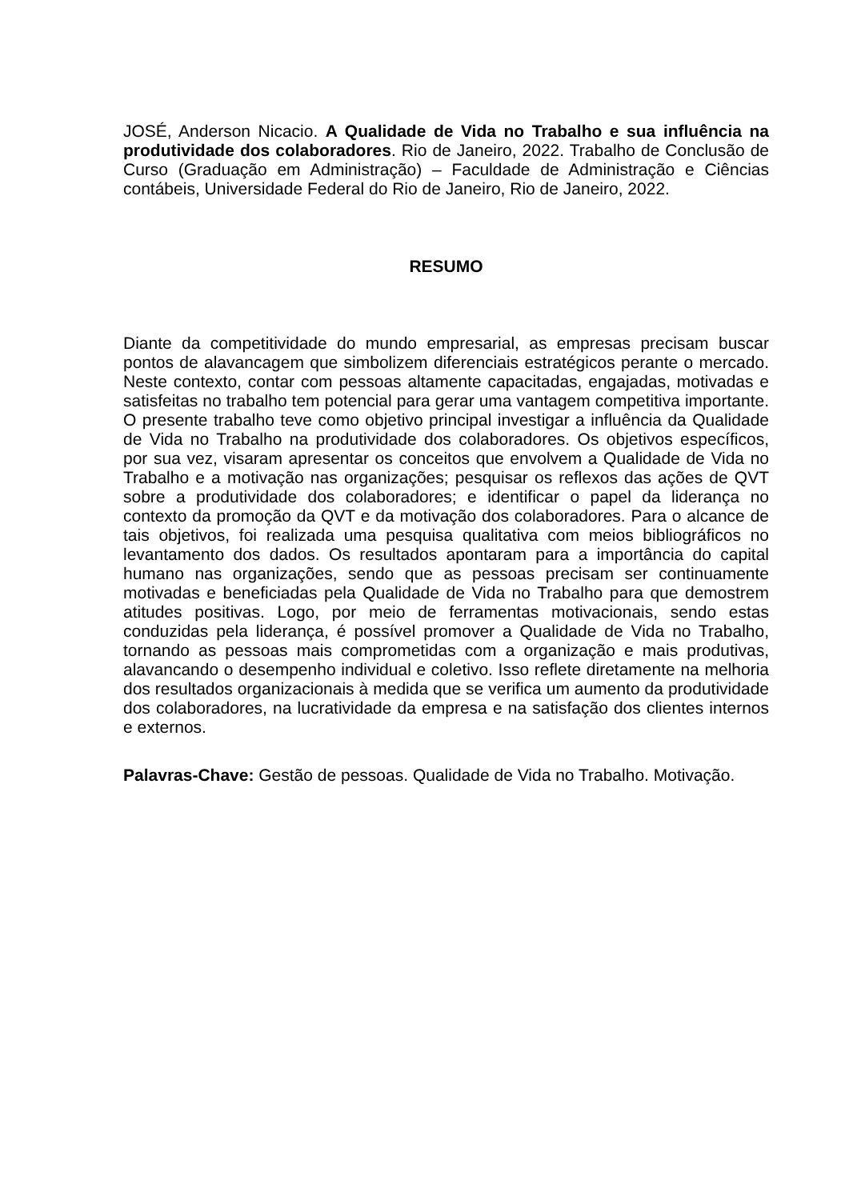JOSÉ, Anderson Nicacio. A Qualidade de Vida no Trabalho e sua influência na produtividade dos colaboradores. Rio de Janeiro, 2022. Trabalho de Conclusão de Curso (Graduação em Administração) – Faculdade de Administração e Ciências contábeis, Universidade Federal do Rio de Janeiro, Rio de Janeiro, 2022.
RESUMO
Diante da competitividade do mundo empresarial, as empresas precisam buscar pontos de alavancagem que simbolizem diferenciais estratégicos perante o mercado. Neste contexto, contar com pessoas altamente capacitadas, engajadas, motivadas e satisfeitas no trabalho tem potencial para gerar uma vantagem competitiva importante. O presente trabalho teve como objetivo principal investigar a influência da Qualidade de Vida no Trabalho na produtividade dos colaboradores. Os objetivos específicos, por sua vez, visaram apresentar os conceitos que envolvem a Qualidade de Vida no Trabalho e a motivação nas organizações; pesquisar os reflexos das ações de QVT sobre a produtividade dos colaboradores; e identificar o papel da liderança no contexto da promoção da QVT e da motivação dos colaboradores. Para o alcance de tais objetivos, foi realizada uma pesquisa qualitativa com meios bibliográficos no levantamento dos dados. Os resultados apontaram para a importância do capital humano nas organizações, sendo que as pessoas precisam ser continuamente motivadas e beneficiadas pela Qualidade de Vida no Trabalho para que demostrem atitudes positivas. Logo, por meio de ferramentas motivacionais, sendo estas conduzidas pela liderança, é possível promover a Qualidade de Vida no Trabalho, tornando as pessoas mais comprometidas com a organização e mais produtivas, alavancando o desempenho individual e coletivo. Isso reflete diretamente na melhoria dos resultados organizacionais à medida que se verifica um aumento da produtividade dos colaboradores, na lucratividade da empresa e na satisfação dos clientes internos e externos.
Palavras-Chave: Gestão de pessoas. Qualidade de Vida no Trabalho. Motivação.